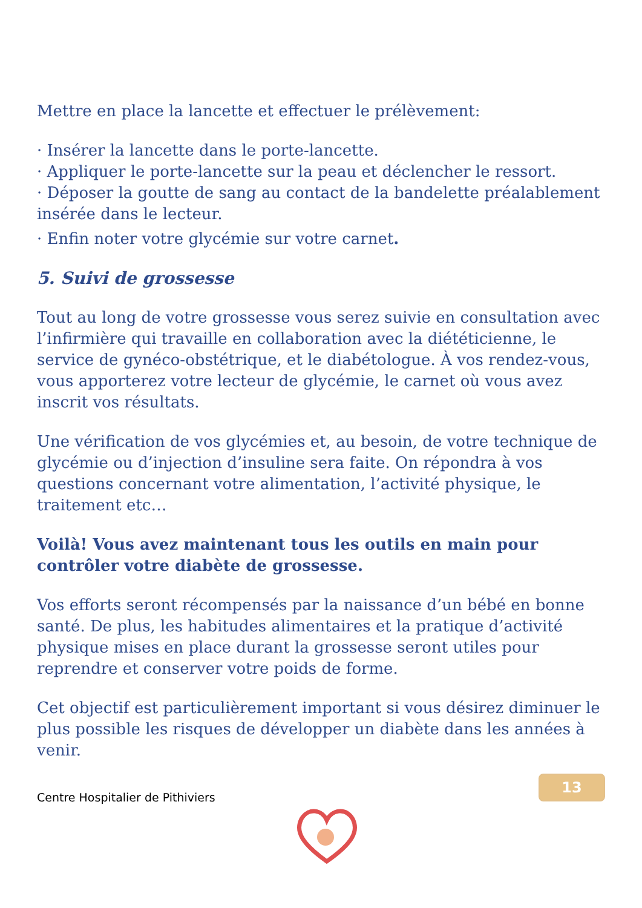Mettre en place la lancette et effectuer le prélèvement:
· Insérer la lancette dans le porte-lancette.
· Appliquer le porte-lancette sur la peau et déclencher le ressort.
· Déposer la goutte de sang au contact de la bandelette préalablement insérée dans le lecteur.
· Enfin noter votre glycémie sur votre carnet.
5. Suivi de grossesse
Tout au long de votre grossesse vous serez suivie en consultation avec l’infirmière qui travaille en collaboration avec la diététicienne, le service de gynéco-obstétrique, et le diabétologue. À vos rendez-vous, vous apporterez votre lecteur de glycémie, le carnet où vous avez inscrit vos résultats.
Une vérification de vos glycémies et, au besoin, de votre technique de glycémie ou d’injection d’insuline sera faite. On répondra à vos questions concernant votre alimentation, l’activité physique, le traitement etc…
Voilà! Vous avez maintenant tous les outils en main pour contrôler votre diabète de grossesse.
Vos efforts seront récompensés par la naissance d’un bébé en bonne santé. De plus, les habitudes alimentaires et la pratique d’activité physique mises en place durant la grossesse seront utiles pour reprendre et conserver votre poids de forme.
Cet objectif est particulièrement important si vous désirez diminuer le plus possible les risques de développer un diabète dans les années à venir.
13
Centre Hospitalier de Pithiviers